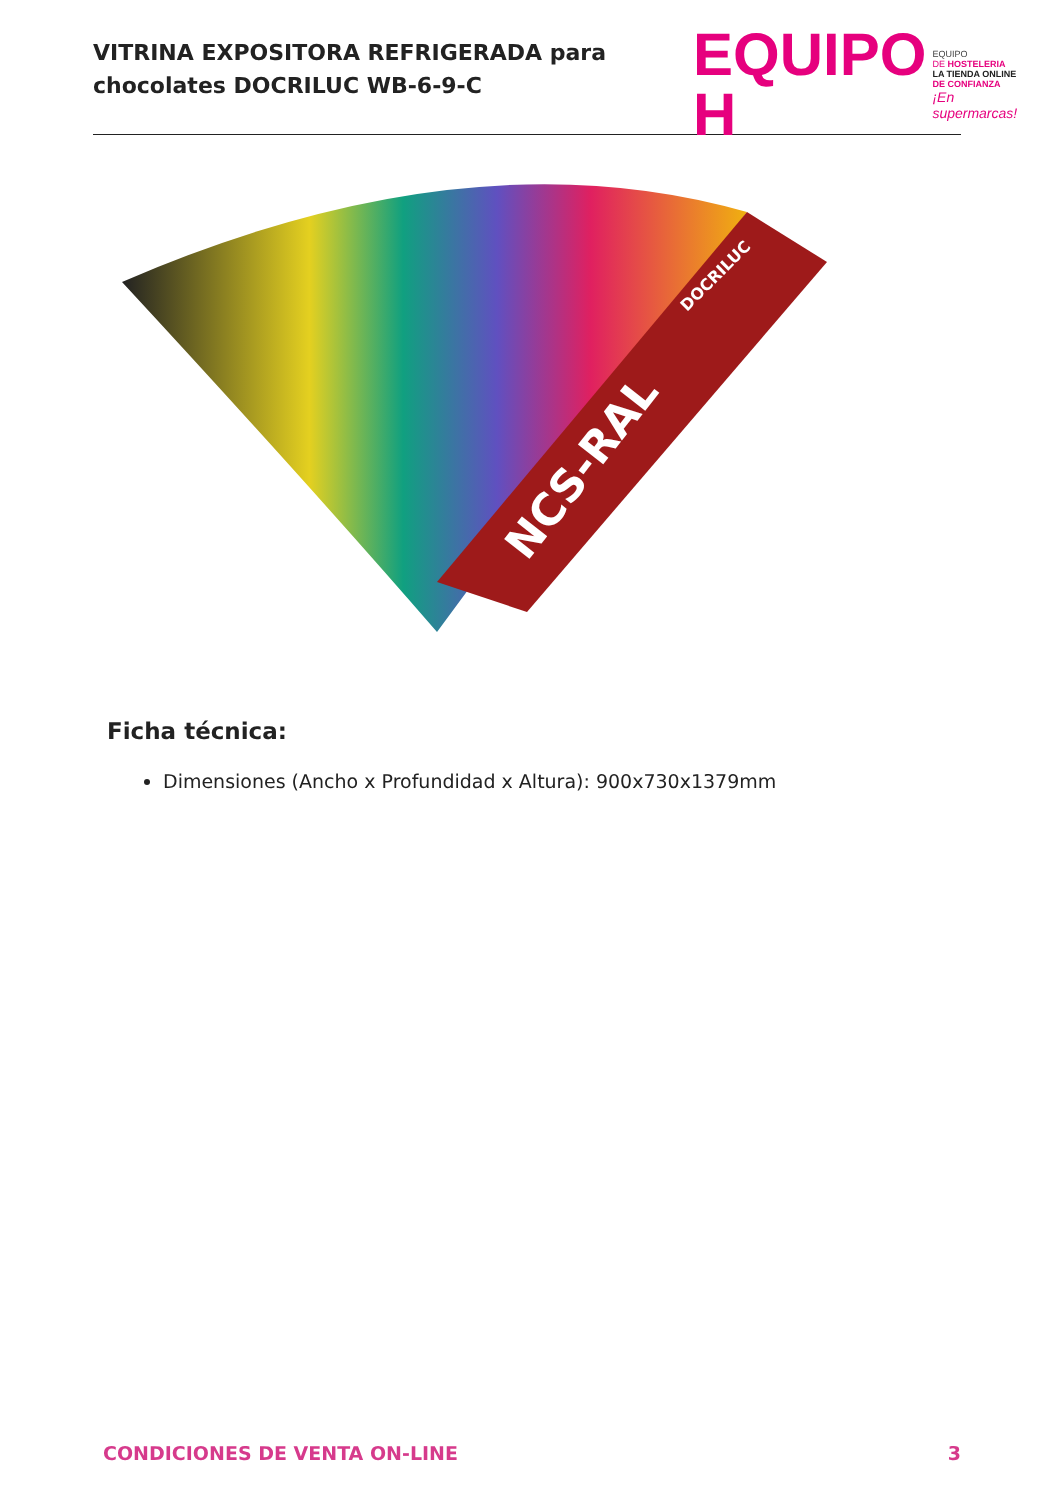VITRINA EXPOSITORA REFRIGERADA para
chocolates DOCRILUC WB-6-9-C
EQUIPO H
EQUIPO
DE HOSTELERIA
LA TIENDA ONLINE
DE CONFIANZA
¡En supermarcas!
NCS-RAL
DOCRILUC
Ficha técnica:
Dimensiones (Ancho x Profundidad x Altura): 900x730x1379mm
CONDICIONES DE VENTA ON-LINE 3